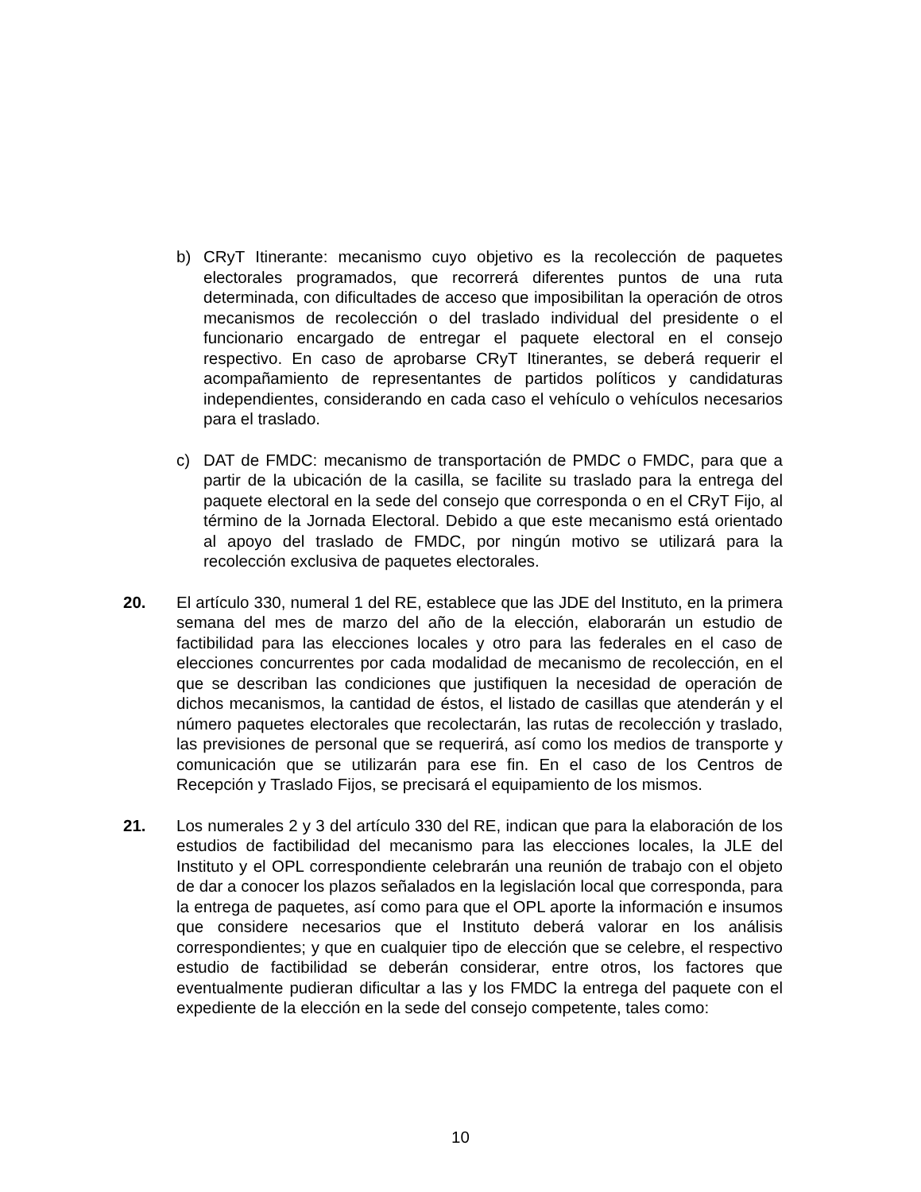b) CRyT Itinerante: mecanismo cuyo objetivo es la recolección de paquetes electorales programados, que recorrerá diferentes puntos de una ruta determinada, con dificultades de acceso que imposibilitan la operación de otros mecanismos de recolección o del traslado individual del presidente o el funcionario encargado de entregar el paquete electoral en el consejo respectivo. En caso de aprobarse CRyT Itinerantes, se deberá requerir el acompañamiento de representantes de partidos políticos y candidaturas independientes, considerando en cada caso el vehículo o vehículos necesarios para el traslado.
c) DAT de FMDC: mecanismo de transportación de PMDC o FMDC, para que a partir de la ubicación de la casilla, se facilite su traslado para la entrega del paquete electoral en la sede del consejo que corresponda o en el CRyT Fijo, al término de la Jornada Electoral. Debido a que este mecanismo está orientado al apoyo del traslado de FMDC, por ningún motivo se utilizará para la recolección exclusiva de paquetes electorales.
20. El artículo 330, numeral 1 del RE, establece que las JDE del Instituto, en la primera semana del mes de marzo del año de la elección, elaborarán un estudio de factibilidad para las elecciones locales y otro para las federales en el caso de elecciones concurrentes por cada modalidad de mecanismo de recolección, en el que se describan las condiciones que justifiquen la necesidad de operación de dichos mecanismos, la cantidad de éstos, el listado de casillas que atenderán y el número paquetes electorales que recolectarán, las rutas de recolección y traslado, las previsiones de personal que se requerirá, así como los medios de transporte y comunicación que se utilizarán para ese fin. En el caso de los Centros de Recepción y Traslado Fijos, se precisará el equipamiento de los mismos.
21. Los numerales 2 y 3 del artículo 330 del RE, indican que para la elaboración de los estudios de factibilidad del mecanismo para las elecciones locales, la JLE del Instituto y el OPL correspondiente celebrarán una reunión de trabajo con el objeto de dar a conocer los plazos señalados en la legislación local que corresponda, para la entrega de paquetes, así como para que el OPL aporte la información e insumos que considere necesarios que el Instituto deberá valorar en los análisis correspondientes; y que en cualquier tipo de elección que se celebre, el respectivo estudio de factibilidad se deberán considerar, entre otros, los factores que eventualmente pudieran dificultar a las y los FMDC la entrega del paquete con el expediente de la elección en la sede del consejo competente, tales como:
10